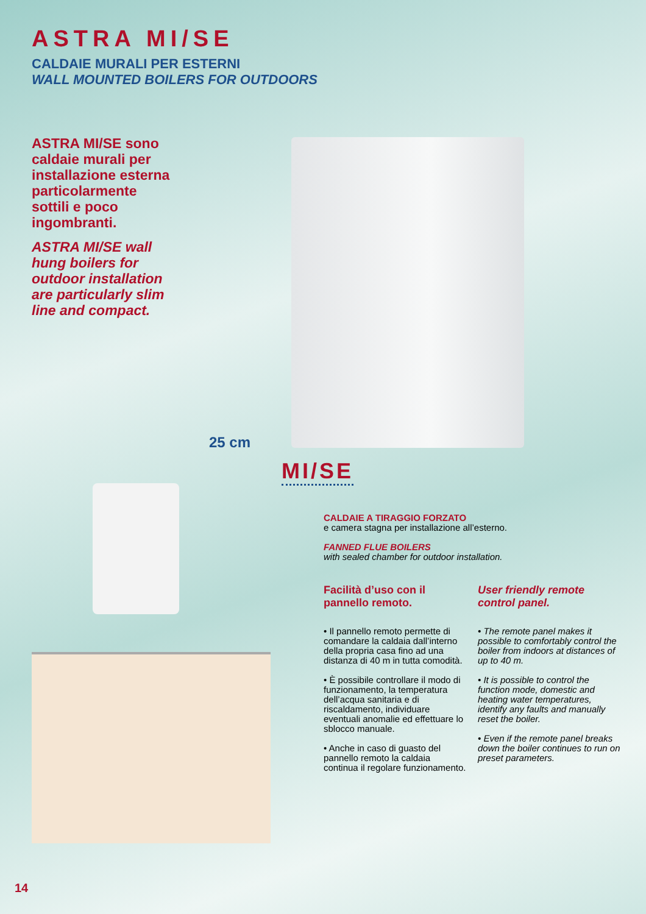ASTRA MI/SE
CALDAIE MURALI PER ESTERNI
WALL MOUNTED BOILERS FOR OUTDOORS
ASTRA MI/SE sono caldaie murali per installazione esterna particolarmente sottili e poco ingombranti.
ASTRA MI/SE wall hung boilers for outdoor installation are particularly slim line and compact.
25 cm
MI/SE
CALDAIE A TIRAGGIO FORZATO
e camera stagna per installazione all’esterno.
FANNED FLUE BOILERS
with sealed chamber for outdoor installation.
Facilità d’uso con il pannello remoto.
• Il pannello remoto permette di comandare la caldaia dall’interno della propria casa fino ad una distanza di 40 m in tutta comodità.
• È possibile controllare il modo di funzionamento, la temperatura dell’acqua sanitaria e di riscaldamento, individuare eventuali anomalie ed effettuare lo sblocco manuale.
• Anche in caso di guasto del pannello remoto la caldaia continua il regolare funzionamento.
User friendly remote control panel.
• The remote panel makes it possible to comfortably control the boiler from indoors at distances of up to 40 m.
• It is possible to control the function mode, domestic and heating water temperatures, identify any faults and manually reset the boiler.
• Even if the remote panel breaks down the boiler continues to run on preset parameters.
14